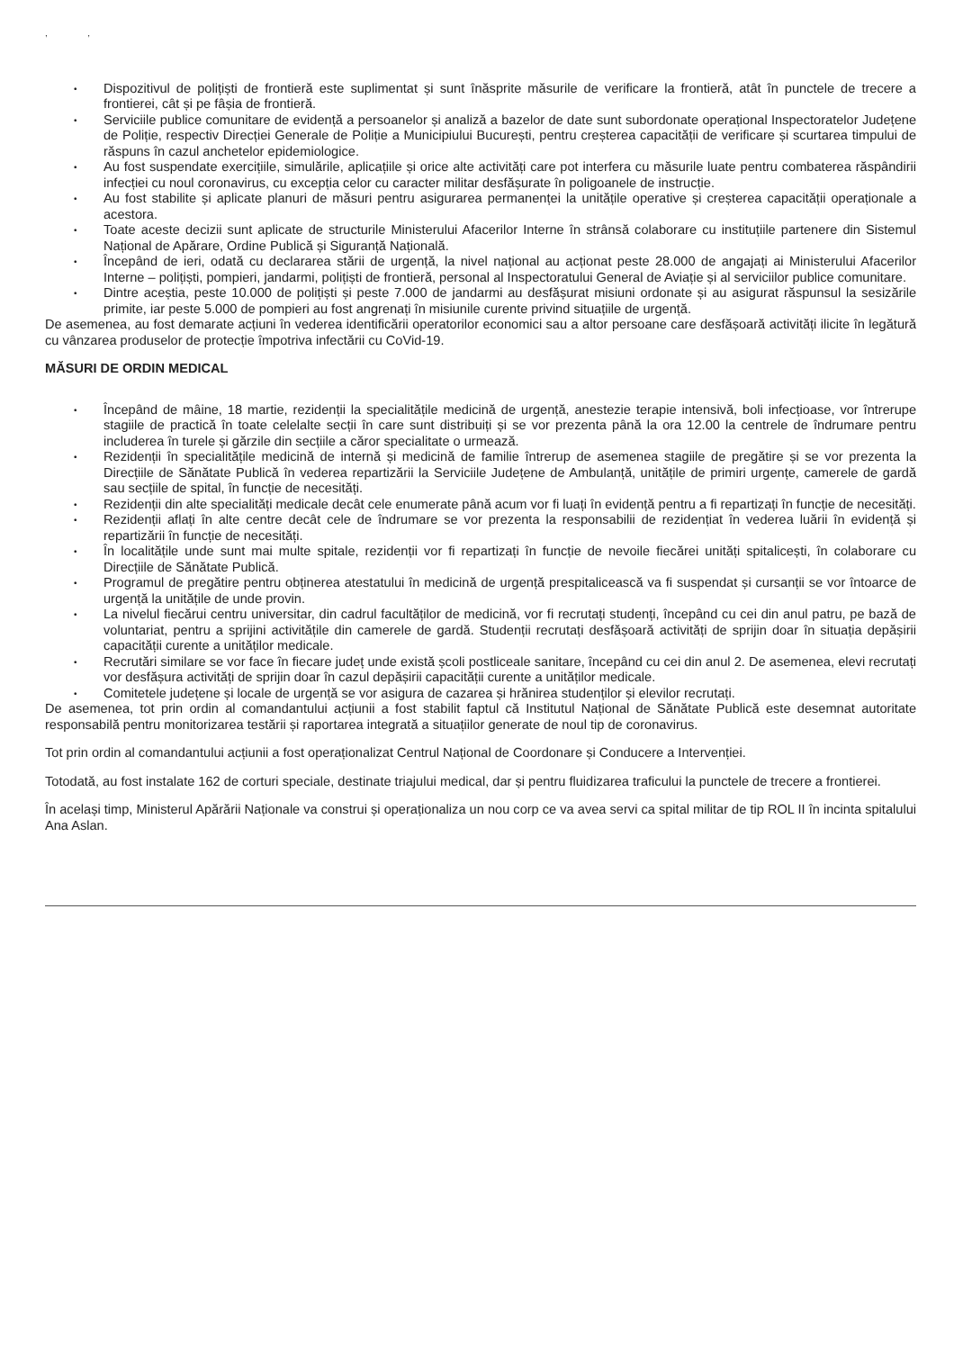, ,
• Dispozitivul de polițiști de frontieră este suplimentat și sunt înăsprite măsurile de verificare la frontieră, atât în punctele de trecere a frontierei, cât și pe fâșia de frontieră.
• Serviciile publice comunitare de evidență a persoanelor și analiză a bazelor de date sunt subordonate operațional Inspectoratelor Județene de Poliție, respectiv Direcției Generale de Poliție a Municipiului București, pentru creșterea capacității de verificare și scurtarea timpului de răspuns în cazul anchetelor epidemiologice.
• Au fost suspendate exercițiile, simulările, aplicațiile și orice alte activități care pot interfera cu măsurile luate pentru combaterea răspândirii infecției cu noul coronavirus, cu excepția celor cu caracter militar desfășurate în poligoanele de instrucție.
• Au fost stabilite și aplicate planuri de măsuri pentru asigurarea permanenței la unitățile operative și creșterea capacității operaționale a acestora.
• Toate aceste decizii sunt aplicate de structurile Ministerului Afacerilor Interne în strânsă colaborare cu instituțiile partenere din Sistemul Național de Apărare, Ordine Publică și Siguranță Națională.
• Începând de ieri, odată cu declararea stării de urgență, la nivel național au acționat peste 28.000 de angajați ai Ministerului Afacerilor Interne – polițiști, pompieri, jandarmi, polițiști de frontieră, personal al Inspectoratului General de Aviație și al serviciilor publice comunitare.
• Dintre aceștia, peste 10.000 de polițiști și peste 7.000 de jandarmi au desfășurat misiuni ordonate și au asigurat răspunsul la sesizările primite, iar peste 5.000 de pompieri au fost angrenați în misiunile curente privind situațiile de urgență.
De asemenea, au fost demarate acțiuni în vederea identificării operatorilor economici sau a altor persoane care desfășoară activități ilicite în legătură cu vânzarea produselor de protecție împotriva infectării cu CoVid-19.
MĂSURI DE ORDIN MEDICAL
• Începând de mâine, 18 martie, rezidenții la specialitățile medicină de urgență, anestezie terapie intensivă, boli infecțioase, vor întrerupe stagiile de practică în toate celelalte secții în care sunt distribuiți și se vor prezenta până la ora 12.00 la centrele de îndrumare pentru includerea în turele și gărzile din secțiile a căror specialitate o urmează.
• Rezidenții în specialitățile medicină de internă și medicină de familie întrerup de asemenea stagiile de pregătire și se vor prezenta la Direcțiile de Sănătate Publică în vederea repartizării la Serviciile Județene de Ambulanță, unitățile de primiri urgențe, camerele de gardă sau secțiile de spital, în funcție de necesități.
• Rezidenții din alte specialități medicale decât cele enumerate până acum vor fi luați în evidență pentru a fi repartizați în funcție de necesități.
• Rezidenții aflați în alte centre decât cele de îndrumare se vor prezenta la responsabilii de rezidențiat în vederea luării în evidență și repartizării în funcție de necesități.
• În localitățile unde sunt mai multe spitale, rezidenții vor fi repartizați în funcție de nevoile fiecărei unități spitalicești, în colaborare cu Direcțiile de Sănătate Publică.
• Programul de pregătire pentru obținerea atestatului în medicină de urgență prespitalicească va fi suspendat și cursanții se vor întoarce de urgență la unitățile de unde provin.
• La nivelul fiecărui centru universitar, din cadrul facultăților de medicină, vor fi recrutați studenți, începând cu cei din anul patru, pe bază de voluntariat, pentru a sprijini activitățile din camerele de gardă. Studenții recrutați desfășoară activități de sprijin doar în situația depășirii capacității curente a unităților medicale.
• Recrutări similare se vor face în fiecare județ unde există școli postliceale sanitare, începând cu cei din anul 2. De asemenea, elevi recrutați vor desfășura activități de sprijin doar în cazul depășirii capacității curente a unităților medicale.
• Comitetele județene și locale de urgență se vor asigura de cazarea și hrănirea studenților și elevilor recrutați.
De asemenea, tot prin ordin al comandantului acțiunii a fost stabilit faptul că Institutul Național de Sănătate Publică este desemnat autoritate responsabilă pentru monitorizarea testării și raportarea integrată a situațiilor generate de noul tip de coronavirus.
Tot prin ordin al comandantului acțiunii a fost operaționalizat Centrul Național de Coordonare și Conducere a Intervenției.
Totodată, au fost instalate 162 de corturi speciale, destinate triajului medical, dar și pentru fluidizarea traficului la punctele de trecere a frontierei.
În același timp, Ministerul Apărării Naționale va construi și operaționaliza un nou corp ce va avea servi ca spital militar de tip ROL II în incinta spitalului Ana Aslan.